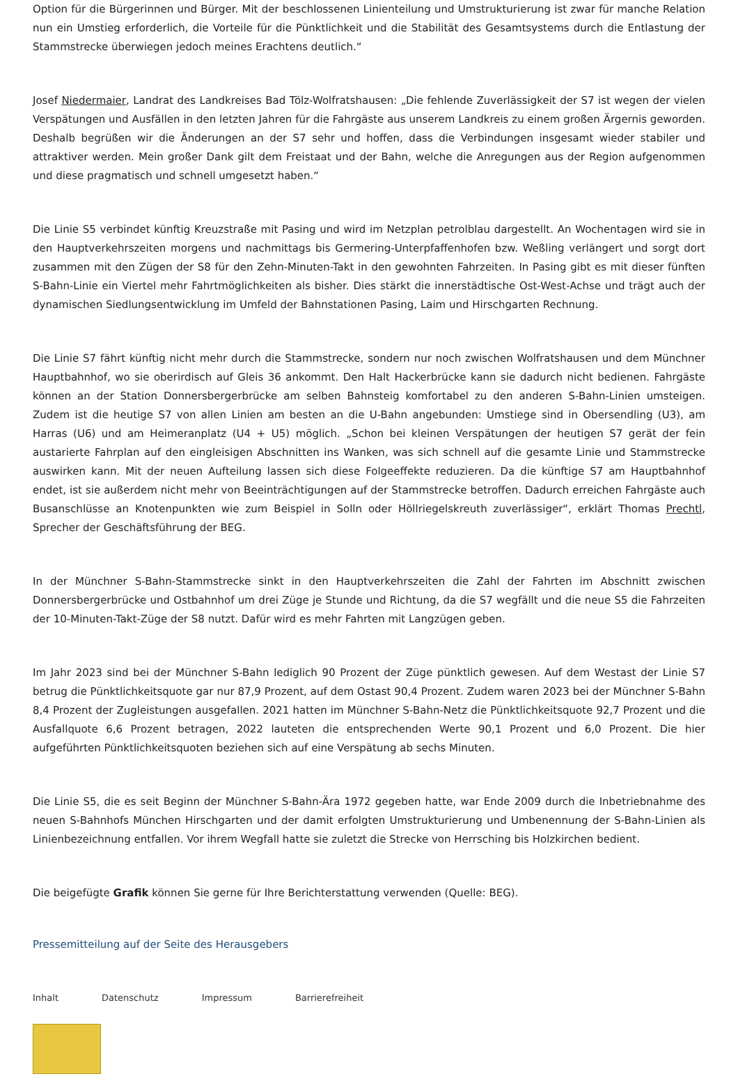Option für die Bürgerinnen und Bürger. Mit der beschlossenen Linienteilung und Umstrukturierung ist zwar für manche Relation nun ein Umstieg erforderlich, die Vorteile für die Pünktlichkeit und die Stabilität des Gesamtsystems durch die Entlastung der Stammstrecke überwiegen jedoch meines Erachtens deutlich.“
Josef Niedermaier, Landrat des Landkreises Bad Tölz-Wolfratshausen: „Die fehlende Zuverlässigkeit der S7 ist wegen der vielen Verspätungen und Ausfällen in den letzten Jahren für die Fahrgäste aus unserem Landkreis zu einem großen Ärgernis geworden. Deshalb begrüßen wir die Änderungen an der S7 sehr und hoffen, dass die Verbindungen insgesamt wieder stabiler und attraktiver werden. Mein großer Dank gilt dem Freistaat und der Bahn, welche die Anregungen aus der Region aufgenommen und diese pragmatisch und schnell umgesetzt haben.“
Die Linie S5 verbindet künftig Kreuzstraße mit Pasing und wird im Netzplan petrolblau dargestellt. An Wochentagen wird sie in den Hauptverkehrszeiten morgens und nachmittags bis Germering-Unterpfaffenhofen bzw. Weßling verlängert und sorgt dort zusammen mit den Zügen der S8 für den Zehn-Minuten-Takt in den gewohnten Fahrzeiten. In Pasing gibt es mit dieser fünften S-Bahn-Linie ein Viertel mehr Fahrtmöglichkeiten als bisher. Dies stärkt die innerstädtische Ost-West-Achse und trägt auch der dynamischen Siedlungsentwicklung im Umfeld der Bahnstationen Pasing, Laim und Hirschgarten Rechnung.
Die Linie S7 fährt künftig nicht mehr durch die Stammstrecke, sondern nur noch zwischen Wolfratshausen und dem Münchner Hauptbahnhof, wo sie oberirdisch auf Gleis 36 ankommt. Den Halt Hackerbrücke kann sie dadurch nicht bedienen. Fahrgäste können an der Station Donnersbergerbrücke am selben Bahnsteig komfortabel zu den anderen S-Bahn-Linien umsteigen. Zudem ist die heutige S7 von allen Linien am besten an die U-Bahn angebunden: Umstiege sind in Obersendling (U3), am Harras (U6) und am Heimeranplatz (U4 + U5) möglich. „Schon bei kleinen Verspätungen der heutigen S7 gerät der fein austarierte Fahrplan auf den eingleisigen Abschnitten ins Wanken, was sich schnell auf die gesamte Linie und Stammstrecke auswirken kann. Mit der neuen Aufteilung lassen sich diese Folgeeffekte reduzieren. Da die künftige S7 am Hauptbahnhof endet, ist sie außerdem nicht mehr von Beeinträchtigungen auf der Stammstrecke betroffen. Dadurch erreichen Fahrgäste auch Busanschlüsse an Knotenpunkten wie zum Beispiel in Solln oder Höllriegelskreuth zuverlässiger“, erklärt Thomas Prechtl, Sprecher der Geschäftsführung der BEG.
In der Münchner S-Bahn-Stammstrecke sinkt in den Hauptverkehrszeiten die Zahl der Fahrten im Abschnitt zwischen Donnersbergerbrücke und Ostbahnhof um drei Züge je Stunde und Richtung, da die S7 wegfällt und die neue S5 die Fahrzeiten der 10-Minuten-Takt-Züge der S8 nutzt. Dafür wird es mehr Fahrten mit Langzügen geben.
Im Jahr 2023 sind bei der Münchner S-Bahn lediglich 90 Prozent der Züge pünktlich gewesen. Auf dem Westast der Linie S7 betrug die Pünktlichkeitsquote gar nur 87,9 Prozent, auf dem Ostast 90,4 Prozent. Zudem waren 2023 bei der Münchner S-Bahn 8,4 Prozent der Zugleistungen ausgefallen. 2021 hatten im Münchner S-Bahn-Netz die Pünktlichkeitsquote 92,7 Prozent und die Ausfallquote 6,6 Prozent betragen, 2022 lauteten die entsprechenden Werte 90,1 Prozent und 6,0 Prozent. Die hier aufgeführten Pünktlichkeitsquoten beziehen sich auf eine Verspätung ab sechs Minuten.
Die Linie S5, die es seit Beginn der Münchner S-Bahn-Ära 1972 gegeben hatte, war Ende 2009 durch die Inbetriebnahme des neuen S-Bahnhofs München Hirschgarten und der damit erfolgten Umstrukturierung und Umbenennung der S-Bahn-Linien als Linienbezeichnung entfallen. Vor ihrem Wegfall hatte sie zuletzt die Strecke von Herrsching bis Holzkirchen bedient.
Die beigefügte Grafik können Sie gerne für Ihre Berichterstattung verwenden (Quelle: BEG).
Pressemitteilung auf der Seite des Herausgebers
Inhalt Datenschutz Impressum Barrierefreiheit